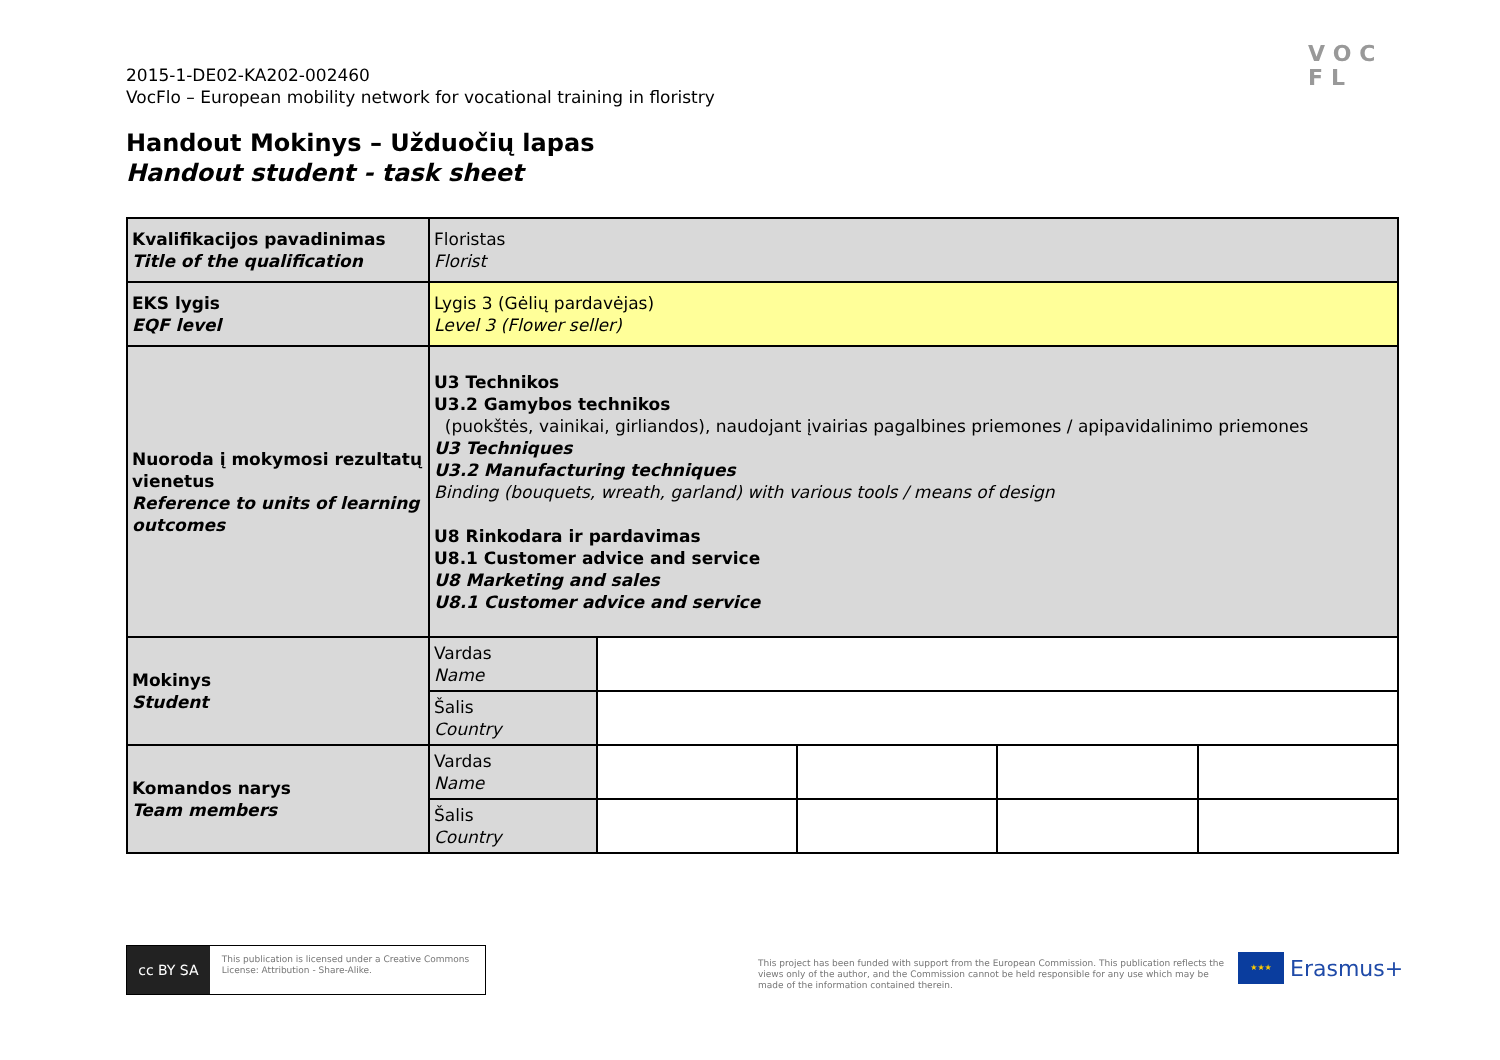2015-1-DE02-KA202-002460
VocFlo – European mobility network for vocational training in floristry
VOC
FL
Handout Mokinys – Užduočių lapas
Handout student - task sheet
| Kvalifikacijos pavadinimas Title of the qualification | Floristas Florist | | | | |
| EKS lygis EQF level | Lygis 3 (Gėlių pardavėjas) Level 3 (Flower seller) | | | | |
| Nuoroda į mokymosi rezultatų vienetus Reference to units of learning outcomes | U3 Technikos U3.2 Gamybos technikos (puokštės, vainikai, girliandos), naudojant įvairias pagalbines priemones / apipavidalinimo priemones U3 Techniques U3.2 Manufacturing techniques Binding (bouquets, wreath, garland) with various tools / means of design U8 Rinkodara ir pardavimas U8.1 Customer advice and service U8 Marketing and sales U8.1 Customer advice and service | | | | |
| Mokinys Student | Vardas Name | | | | |
| | Šalis Country | | | | |
| Komandos narys Team members | Vardas Name | | | | |
| | Šalis Country | | | | |
cc BY SA
This publication is licensed under a Creative Commons License: Attribution - Share-Alike.
This project has been funded with support from the European Commission. This publication reflects the views only of the author, and the Commission cannot be held responsible for any use which may be made of the information contained therein.
★★★
Erasmus+